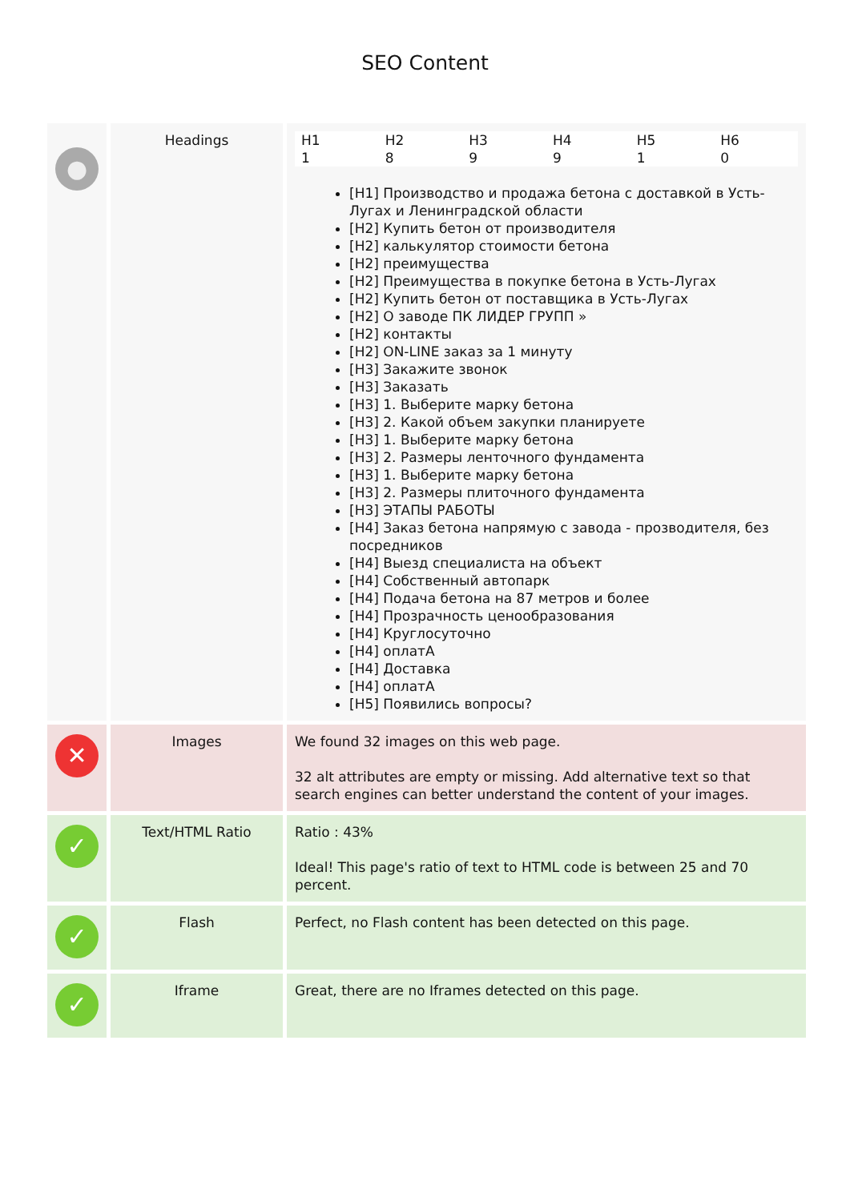SEO Content
| ● | Headings | / H1 / H2 / H3 / H4 / H5 / H6 / / 1 / 8 / 9 / 9 / 1 / 0 / [H1] Производство и продажа бетона с доставкой в Усть-Лугах и Ленинградской области [H2] Купить бетон от производителя [H2] калькулятор стоимости бетона [H2] преимущества [H2] Преимущества в покупке бетона в Усть-Лугах [H2] Купить бетон от поставщика в Усть-Лугах [H2] О заводе ПК ЛИДЕР ГРУПП » [H2] контакты [H2] ON-LINE заказ за 1 минуту [H3] Закажите звонок [H3] Заказать [H3] 1. Выберите марку бетона [H3] 2. Какой объем закупки планируете [H3] 1. Выберите марку бетона [H3] 2. Размеры ленточного фундамента [H3] 1. Выберите марку бетона [H3] 2. Размеры плиточного фундамента [H3] ЭТАПЫ РАБОТЫ [H4] Заказ бетона напрямую с завода - прозводителя, без посредников [H4] Выезд специалиста на объект [H4] Собственный автопарк [H4] Подача бетона на 87 метров и более [H4] Прозрачность ценообразования [H4] Круглосуточно [H4] оплатА [H4] Доставка [H4] оплатА [H5] Появились вопросы? |
| ✕ | Images | We found 32 images on this web page. 32 alt attributes are empty or missing. Add alternative text so that search engines can better understand the content of your images. |
| ✓ | Text/HTML Ratio | Ratio : 43% Ideal! This page's ratio of text to HTML code is between 25 and 70 percent. |
| ✓ | Flash | Perfect, no Flash content has been detected on this page. |
| ✓ | Iframe | Great, there are no Iframes detected on this page. |